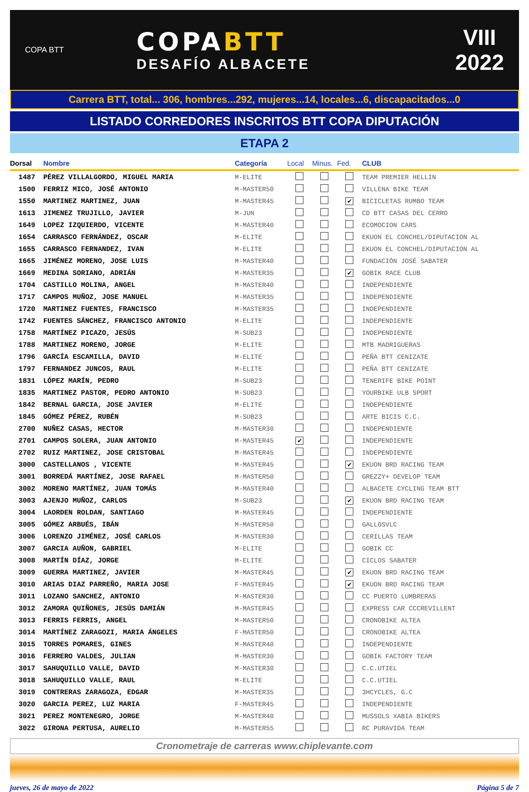COPA BTT
COPABTT
DESAFÍO ALBACETE
VIII
2022
Carrera BTT, total... 306, hombres...292, mujeres...14, locales...6, discapacitados...0
LISTADO CORREDORES INSCRITOS BTT COPA DIPUTACIÓN
ETAPA 2
| Dorsal | Nombre | Categoría | Local | Minus. | Fed. | CLUB |
| --- | --- | --- | --- | --- | --- | --- |
| 1487 | PÉREZ VILLALGORDO, MIGUEL MARIA | M-ELITE | | | | TEAM PREMIER HELLIN |
| 1500 | FERRIZ MICO, JOSÉ ANTONIO | M-MASTER50 | | | | VILLENA BIKE TEAM |
| 1550 | MARTINEZ MARTINEZ, JUAN | M-MASTER45 | | | ✔ | BICICLETAS RUMBO TEAM |
| 1613 | JIMENEZ TRUJILLO, JAVIER | M-JUN | | | | CD BTT CASAS DEL CERRO |
| 1649 | LOPEZ IZQUIERDO, VICENTE | M-MASTER40 | | | | ECOMOCION CARS |
| 1654 | CARRASCO FERNÁNDEZ, OSCAR | M-ELITE | | | | EKUON EL CONCHEL/DIPUTACION AL |
| 1655 | CARRASCO FERNANDEZ, IVAN | M-ELITE | | | | EKUON EL CONCHEL/DIPUTACION AL |
| 1665 | JIMÉNEZ MORENO, JOSE LUIS | M-MASTER40 | | | | FUNDACIÓN JOSÉ SABATER |
| 1669 | MEDINA SORIANO, ADRIÁN | M-MASTER35 | | | ✔ | GOBIK RACE CLUB |
| 1704 | CASTILLO MOLINA, ANGEL | M-MASTER40 | | | | INDEPENDIENTE |
| 1717 | CAMPOS MUÑOZ, JOSE MANUEL | M-MASTER35 | | | | INDEPENDIENTE |
| 1720 | MARTINEZ FUENTES, FRANCISCO | M-MASTER35 | | | | INDEPENDIENTE |
| 1742 | FUENTES SÁNCHEZ, FRANCISCO ANTONIO | M-ELITE | | | | INDEPENDIENTE |
| 1758 | MARTÍNEZ PICAZO, JESÚS | M-SUB23 | | | | INDEPENDIENTE |
| 1788 | MARTINEZ MORENO, JORGE | M-ELITE | | | | MTB MADRIGUERAS |
| 1796 | GARCÍA ESCAMILLA, DAVID | M-ELITE | | | | PEÑA BTT CENIZATE |
| 1797 | FERNANDEZ JUNCOS, RAUL | M-ELITE | | | | PEÑA BTT CENIZATE |
| 1831 | LÓPEZ MARÍN, PEDRO | M-SUB23 | | | | TENERIFE BIKE POINT |
| 1835 | MARTINEZ PASTOR, PEDRO ANTONIO | M-SUB23 | | | | YOURBIKE ULB SPORT |
| 1842 | BERNAL GARCIA, JOSE JAVIER | M-ELITE | | | | INDEPENDIENTE |
| 1845 | GÓMEZ PÉREZ, RUBÉN | M-SUB23 | | | | ARTE BICIS C.C. |
| 2700 | NUÑEZ CASAS, HECTOR | M-MASTER30 | | | | INDEPENDIENTE |
| 2701 | CAMPOS SOLERA, JUAN ANTONIO | M-MASTER45 | ✔ | | | INDEPENDIENTE |
| 2702 | RUIZ MARTINEZ, JOSE CRISTOBAL | M-MASTER45 | | | | INDEPENDIENTE |
| 3000 | CASTELLANOS , VICENTE | M-MASTER45 | | | ✔ | EKUON BRD RACING TEAM |
| 3001 | BORREDÁ MARTÍNEZ, JOSE RAFAEL | M-MASTER50 | | | | GREZZY+ DEVELOP TEAM |
| 3002 | MORENO MARTÍNEZ, JUAN TOMÁS | M-MASTER40 | | | | ALBACETE CYCLING TEAM BTT |
| 3003 | AJENJO MUÑOZ, CARLOS | M-SUB23 | | | ✔ | EKUON BRD RACING TEAM |
| 3004 | LAORDEN ROLDAN, SANTIAGO | M-MASTER45 | | | | INDEPENDIENTE |
| 3005 | GÓMEZ ARBUÉS, IBÁN | M-MASTER50 | | | | GALLOSVLC |
| 3006 | LORENZO JIMÉNEZ, JOSÉ CARLOS | M-MASTER30 | | | | CERILLAS TEAM |
| 3007 | GARCIA AUÑON, GABRIEL | M-ELITE | | | | GOBIK CC |
| 3008 | MARTÍN DÍAZ, JORGE | M-ELITE | | | | CICLOS SABATER |
| 3009 | GUERRA MARTINEZ, JAVIER | M-MASTER45 | | | ✔ | EKUON BRD RACING TEAM |
| 3010 | ARIAS DIAZ PARREÑO, MARIA JOSE | F-MASTER45 | | | ✔ | EKUON BRD RACING TEAM |
| 3011 | LOZANO SANCHEZ, ANTONIO | M-MASTER30 | | | | CC PUERTO LUMBRERAS |
| 3012 | ZAMORA QUIÑONES, JESÚS DAMIÁN | M-MASTER45 | | | | EXPRESS CAR CCCREVILLENT |
| 3013 | FERRIS FERRIS, ANGEL | M-MASTER50 | | | | CRONOBIKE ALTEA |
| 3014 | MARTÍNEZ ZARAGOZI, MARIA ÁNGELES | F-MASTER50 | | | | CRONOBIKE ALTEA |
| 3015 | TORRES POMARES, GINES | M-MASTER40 | | | | INDEPENDIENTE |
| 3016 | FERRERO VALDES, JULIAN | M-MASTER30 | | | | GOBIK FACTORY TEAM |
| 3017 | SAHUQUILLO VALLE, DAVID | M-MASTER30 | | | | C.C.UTIEL |
| 3018 | SAHUQUILLO VALLE, RAUL | M-ELITE | | | | C.C.UTIEL |
| 3019 | CONTRERAS ZARAGOZA, EDGAR | M-MASTER35 | | | | 3HCYCLES, G.C |
| 3020 | GARCIA PEREZ, LUZ MARIA | F-MASTER45 | | | | INDEPENDIENTE |
| 3021 | PEREZ MONTENEGRO, JORGE | M-MASTER40 | | | | MUSSOLS XABIA BIKERS |
| 3022 | GIRONA PERTUSA, AURELIO | M-MASTER55 | | | | RC PURAVIDA TEAM |
Cronometraje de carreras www.chiplevante.com
jueves, 26 de mayo de 2022 Página 5 de 7